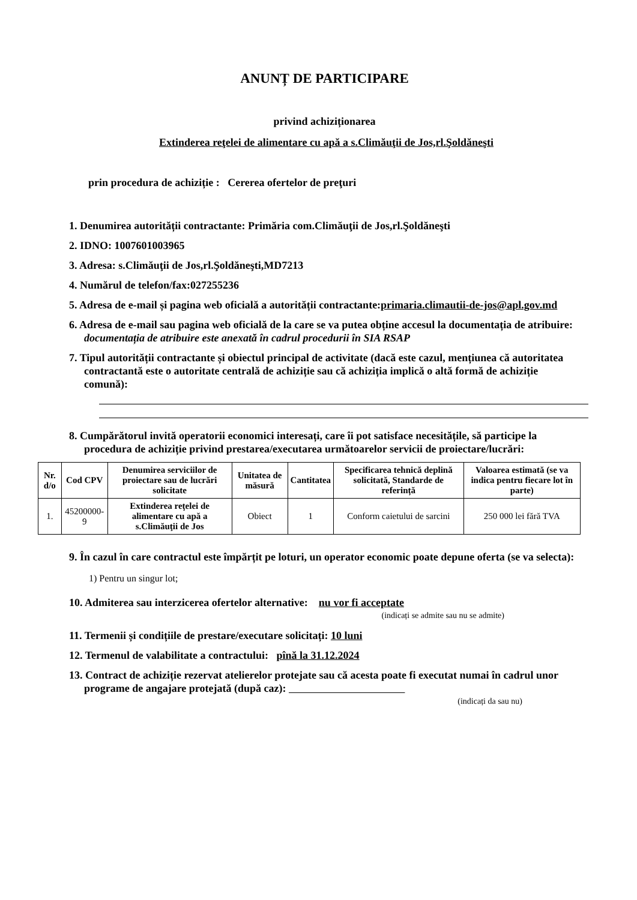ANUNȚ DE PARTICIPARE
privind achiziționarea
Extinderea reţelei de alimentare cu apă a s.Climăuţii de Jos,rl.Şoldăneşti
prin procedura de achiziție : Cererea ofertelor de preţuri
1. Denumirea autorității contractante: Primăria com.Climăuţii de Jos,rl.Şoldăneşti
2. IDNO: 1007601003965
3. Adresa: s.Climăuţii de Jos,rl.Şoldăneşti,MD7213
4. Numărul de telefon/fax:027255236
5. Adresa de e-mail și pagina web oficială a autorității contractante:primaria.climautii-de-jos@apl.gov.md
6. Adresa de e-mail sau pagina web oficială de la care se va putea obține accesul la documentația de atribuire: documentația de atribuire este anexată în cadrul procedurii în SIA RSAP
7. Tipul autorității contractante și obiectul principal de activitate (dacă este cazul, mențiunea că autoritatea contractantă este o autoritate centrală de achiziție sau că achiziția implică o altă formă de achiziție comună):
8. Cumpărătorul invită operatorii economici interesați, care îi pot satisface necesitățile, să participe la procedura de achiziție privind prestarea/executarea următoarelor servicii de proiectare/lucrări:
| Nr. d/o | Cod CPV | Denumirea serviciilor de proiectare sau de lucrări solicitate | Unitatea de măsură | Cantitatea | Specificarea tehnică deplină solicitată, Standarde de referință | Valoarea estimată (se va indica pentru fiecare lot în parte) |
| --- | --- | --- | --- | --- | --- | --- |
| 1. | 45200000-9 | Extinderea reţelei de alimentare cu apă a s.Climăuţii de Jos | Obiect | 1 | Conform caietului de sarcini | 250 000 lei fără TVA |
9. În cazul în care contractul este împărțit pe loturi, un operator economic poate depune oferta (se va selecta):
1) Pentru un singur lot;
10. Admiterea sau interzicerea ofertelor alternative: nu vor fi acceptate
(indicați se admite sau nu se admite)
11. Termenii și condițiile de prestare/executare solicitați: 10 luni
12. Termenul de valabilitate a contractului: pînă la 31.12.2024
13. Contract de achiziție rezervat atelierelor protejate sau că acesta poate fi executat numai în cadrul unor programe de angajare protejată (după caz):
(indicați da sau nu)